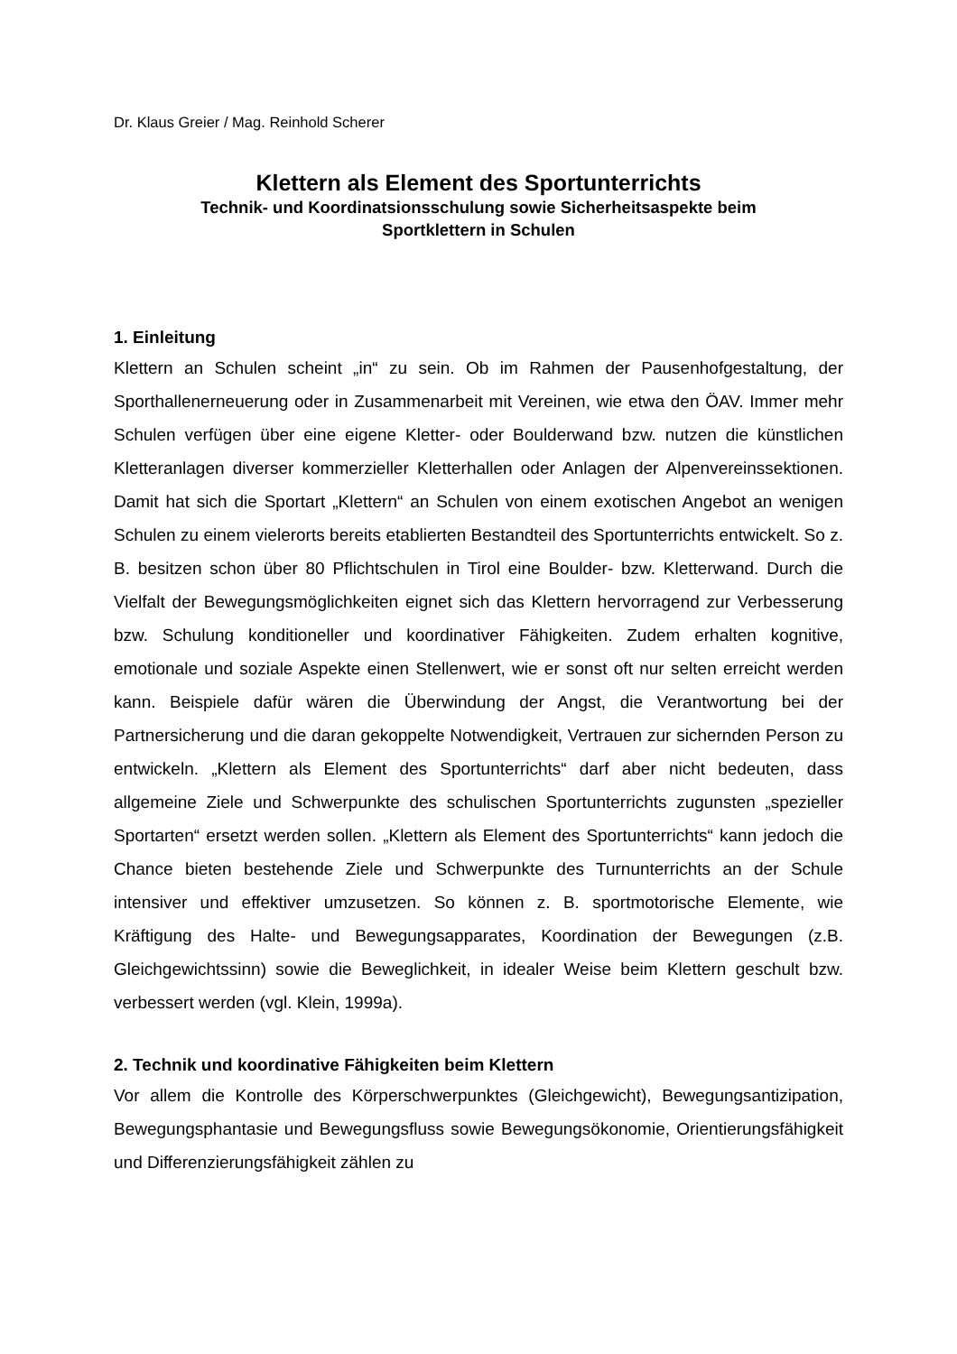Dr. Klaus Greier / Mag. Reinhold Scherer
Klettern als Element des Sportunterrichts
Technik- und Koordinatsionsschulung sowie Sicherheitsaspekte beim
Sportklettern in Schulen
1. Einleitung
Klettern an Schulen scheint „in“ zu sein. Ob im Rahmen der Pausenhofgestaltung, der Sporthallenerneuerung oder in Zusammenarbeit mit Vereinen, wie etwa den ÖAV. Immer mehr Schulen verfügen über eine eigene Kletter- oder Boulderwand bzw. nutzen die künstlichen Kletteranlagen diverser kommerzieller Kletterhallen oder Anlagen der Alpenvereinssektionen. Damit hat sich die Sportart „Klettern“ an Schulen von einem exotischen Angebot an wenigen Schulen zu einem vielerorts bereits etablierten Bestandteil des Sportunterrichts entwickelt. So z. B. besitzen schon über 80 Pflichtschulen in Tirol eine Boulder- bzw. Kletterwand. Durch die Vielfalt der Bewegungsmöglichkeiten eignet sich das Klettern hervorragend zur Verbesserung bzw. Schulung konditioneller und koordinativer Fähigkeiten. Zudem erhalten kognitive, emotionale und soziale Aspekte einen Stellenwert, wie er sonst oft nur selten erreicht werden kann. Beispiele dafür wären die Überwindung der Angst, die Verantwortung bei der Partnersicherung und die daran gekoppelte Notwendigkeit, Vertrauen zur sichernden Person zu entwickeln. „Klettern als Element des Sportunterrichts“ darf aber nicht bedeuten, dass allgemeine Ziele und Schwerpunkte des schulischen Sportunterrichts zugunsten „spezieller Sportarten“ ersetzt werden sollen. „Klettern als Element des Sportunterrichts“ kann jedoch die Chance bieten bestehende Ziele und Schwerpunkte des Turnunterrichts an der Schule intensiver und effektiver umzusetzen. So können z. B. sportmotorische Elemente, wie Kräftigung des Halte- und Bewegungsapparates, Koordination der Bewegungen (z.B. Gleichgewichtssinn) sowie die Beweglichkeit, in idealer Weise beim Klettern geschult bzw. verbessert werden (vgl. Klein, 1999a).
2. Technik und koordinative Fähigkeiten beim Klettern
Vor allem die Kontrolle des Körperschwerpunktes (Gleichgewicht), Bewegungsantizipation, Bewegungsphantasie und Bewegungsfluss sowie Bewegungsökonomie, Orientierungsfähigkeit und Differenzierungsfähigkeit zählen zu